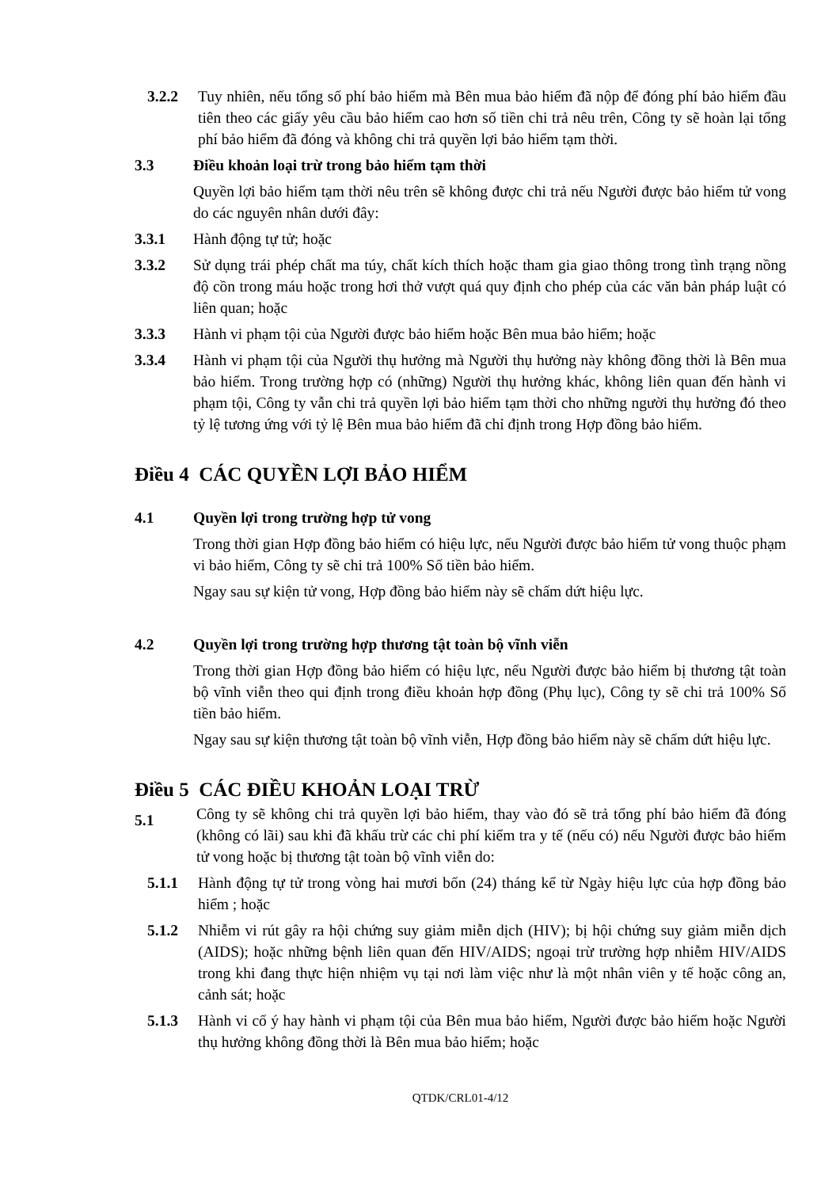3.2.2 Tuy nhiên, nếu tổng số phí bảo hiểm mà Bên mua bảo hiểm đã nộp để đóng phí bảo hiểm đầu tiên theo các giấy yêu cầu bảo hiểm cao hơn số tiền chi trả nêu trên, Công ty sẽ hoàn lại tổng phí bảo hiểm đã đóng và không chi trả quyền lợi bảo hiểm tạm thời.
3.3 Điều khoản loại trừ trong bảo hiểm tạm thời
Quyền lợi bảo hiểm tạm thời nêu trên sẽ không được chi trả nếu Người được bảo hiểm tử vong do các nguyên nhân dưới đây:
3.3.1 Hành động tự tử; hoặc
3.3.2 Sử dụng trái phép chất ma túy, chất kích thích hoặc tham gia giao thông trong tình trạng nồng độ cồn trong máu hoặc trong hơi thở vượt quá quy định cho phép của các văn bản pháp luật có liên quan; hoặc
3.3.3 Hành vi phạm tội của Người được bảo hiểm hoặc Bên mua bảo hiểm; hoặc
3.3.4 Hành vi phạm tội của Người thụ hưởng mà Người thụ hưởng này không đồng thời là Bên mua bảo hiểm. Trong trường hợp có (những) Người thụ hưởng khác, không liên quan đến hành vi phạm tội, Công ty vẫn chi trả quyền lợi bảo hiểm tạm thời cho những người thụ hưởng đó theo tỷ lệ tương ứng với tỷ lệ Bên mua bảo hiểm đã chỉ định trong Hợp đồng bảo hiểm.
Điều 4 CÁC QUYỀN LỢI BẢO HIỂM
4.1 Quyền lợi trong trường hợp tử vong
Trong thời gian Hợp đồng bảo hiểm có hiệu lực, nếu Người được bảo hiểm tử vong thuộc phạm vi bảo hiểm, Công ty sẽ chi trả 100% Số tiền bảo hiểm.
Ngay sau sự kiện tử vong, Hợp đồng bảo hiểm này sẽ chấm dứt hiệu lực.
4.2 Quyền lợi trong trường hợp thương tật toàn bộ vĩnh viễn
Trong thời gian Hợp đồng bảo hiểm có hiệu lực, nếu Người được bảo hiểm bị thương tật toàn bộ vĩnh viễn theo qui định trong điều khoản hợp đồng (Phụ lục), Công ty sẽ chi trả 100% Số tiền bảo hiểm.
Ngay sau sự kiện thương tật toàn bộ vĩnh viễn, Hợp đồng bảo hiểm này sẽ chấm dứt hiệu lực.
Điều 5 CÁC ĐIỀU KHOẢN LOẠI TRỪ
5.1
Công ty sẽ không chi trả quyền lợi bảo hiểm, thay vào đó sẽ trả tổng phí bảo hiểm đã đóng (không có lãi) sau khi đã khấu trừ các chi phí kiểm tra y tế (nếu có) nếu Người được bảo hiểm tử vong hoặc bị thương tật toàn bộ vĩnh viễn do:
5.1.1 Hành động tự tử trong vòng hai mươi bốn (24) tháng kể từ Ngày hiệu lực của hợp đồng bảo hiểm ; hoặc
5.1.2 Nhiễm vi rút gây ra hội chứng suy giảm miễn dịch (HIV); bị hội chứng suy giảm miễn dịch (AIDS); hoặc những bệnh liên quan đến HIV/AIDS; ngoại trừ trường hợp nhiễm HIV/AIDS trong khi đang thực hiện nhiệm vụ tại nơi làm việc như là một nhân viên y tế hoặc công an, cảnh sát; hoặc
5.1.3 Hành vi cố ý hay hành vi phạm tội của Bên mua bảo hiểm, Người được bảo hiểm hoặc Người thụ hưởng không đồng thời là Bên mua bảo hiểm; hoặc
QTDK/CRL01-4/12